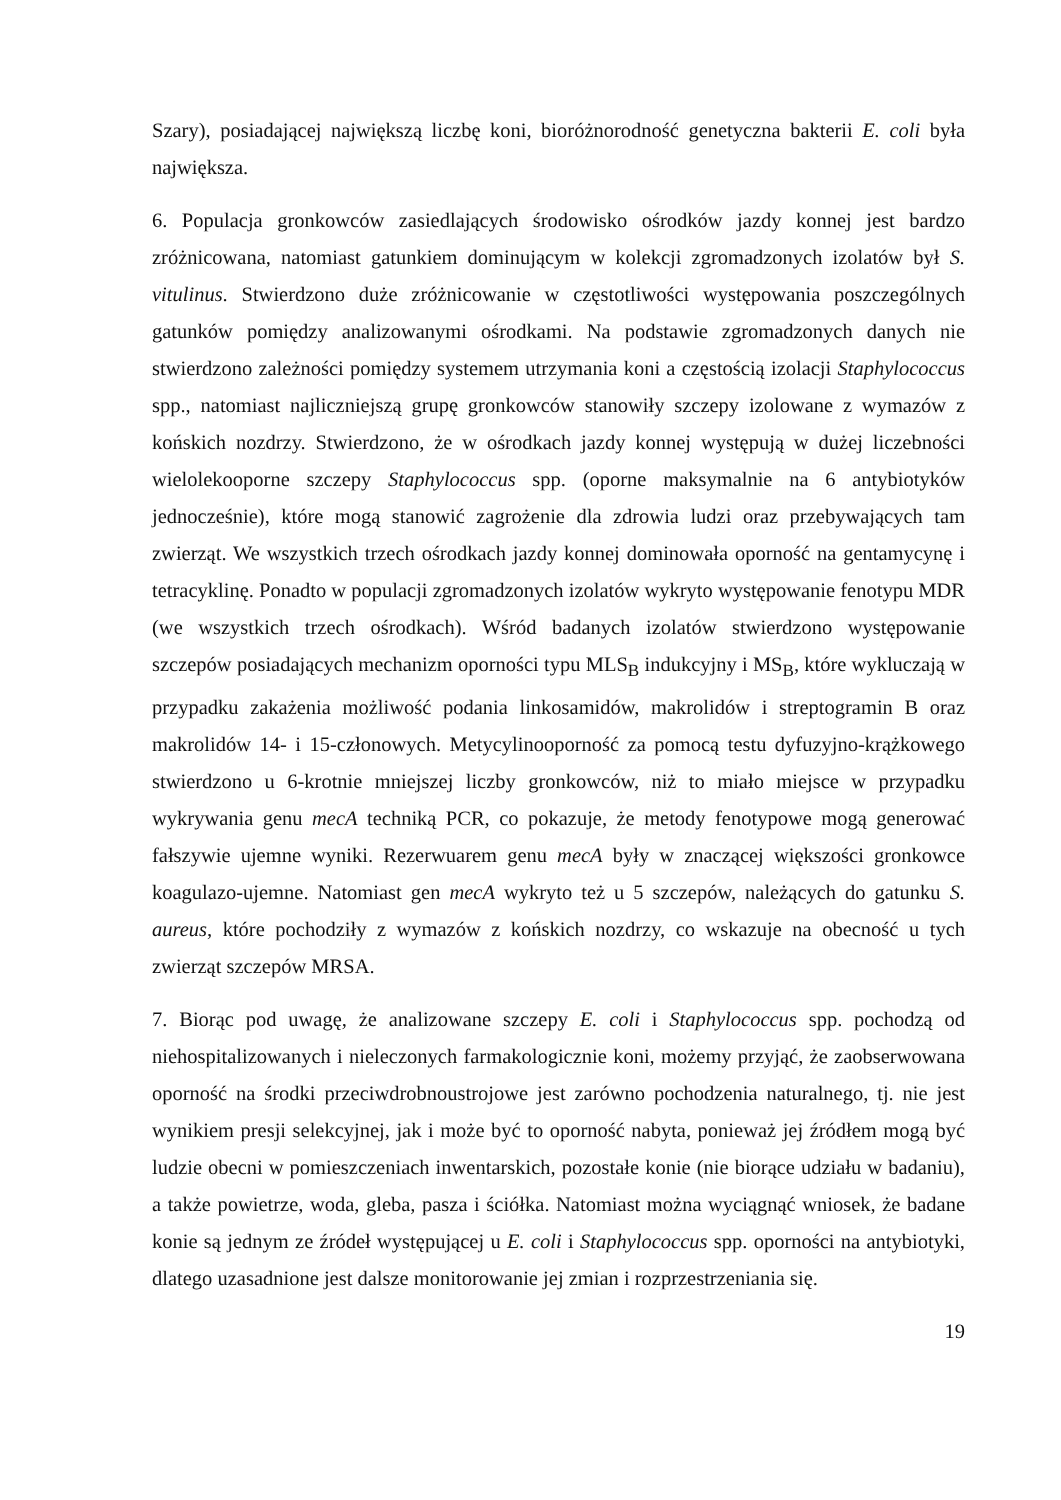Szary), posiadającej największą liczbę koni, bioróżnorodność genetyczna bakterii E. coli była największa.
6. Populacja gronkowców zasiedlających środowisko ośrodków jazdy konnej jest bardzo zróżnicowana, natomiast gatunkiem dominującym w kolekcji zgromadzonych izolatów był S. vitulinus. Stwierdzono duże zróżnicowanie w częstotliwości występowania poszczególnych gatunków pomiędzy analizowanymi ośrodkami. Na podstawie zgromadzonych danych nie stwierdzono zależności pomiędzy systemem utrzymania koni a częstością izolacji Staphylococcus spp., natomiast najliczniejszą grupę gronkowców stanowiły szczepy izolowane z wymazów z końskich nozdrzy. Stwierdzono, że w ośrodkach jazdy konnej występują w dużej liczebności wielolekooporne szczepy Staphylococcus spp. (oporne maksymalnie na 6 antybiotyków jednocześnie), które mogą stanowić zagrożenie dla zdrowia ludzi oraz przebywających tam zwierząt. We wszystkich trzech ośrodkach jazdy konnej dominowała oporność na gentamycynę i tetracyklinę. Ponadto w populacji zgromadzonych izolatów wykryto występowanie fenotypu MDR (we wszystkich trzech ośrodkach). Wśród badanych izolatów stwierdzono występowanie szczepów posiadających mechanizm oporności typu MLS<sub>B</sub> indukcyjny i MS<sub>B</sub>, które wykluczają w przypadku zakażenia możliwość podania linkosamidów, makrolidów i streptogramin B oraz makrolidów 14- i 15-członowych. Metycylinooporność za pomocą testu dyfuzyjno-krążkowego stwierdzono u 6-krotnie mniejszej liczby gronkowców, niż to miało miejsce w przypadku wykrywania genu mecA techniką PCR, co pokazuje, że metody fenotypowe mogą generować fałszywie ujemne wyniki. Rezerwuarem genu mecA były w znaczącej większości gronkowce koagulazo-ujemne. Natomiast gen mecA wykryto też u 5 szczepów, należących do gatunku S. aureus, które pochodziły z wymazów z końskich nozdrzy, co wskazuje na obecność u tych zwierząt szczepów MRSA.
7. Biorąc pod uwagę, że analizowane szczepy E. coli i Staphylococcus spp. pochodzą od niehospitalizowanych i nieleczonych farmakologicznie koni, możemy przyjąć, że zaobserwowana oporność na środki przeciwdrobnoustrojowe jest zarówno pochodzenia naturalnego, tj. nie jest wynikiem presji selekcyjnej, jak i może być to oporność nabyta, ponieważ jej źródłem mogą być ludzie obecni w pomieszczeniach inwentarskich, pozostałe konie (nie biorące udziału w badaniu), a także powietrze, woda, gleba, pasza i ściółka. Natomiast można wyciągnąć wniosek, że badane konie są jednym ze źródeł występującej u E. coli i Staphylococcus spp. oporności na antybiotyki, dlatego uzasadnione jest dalsze monitorowanie jej zmian i rozprzestrzeniania się.
19